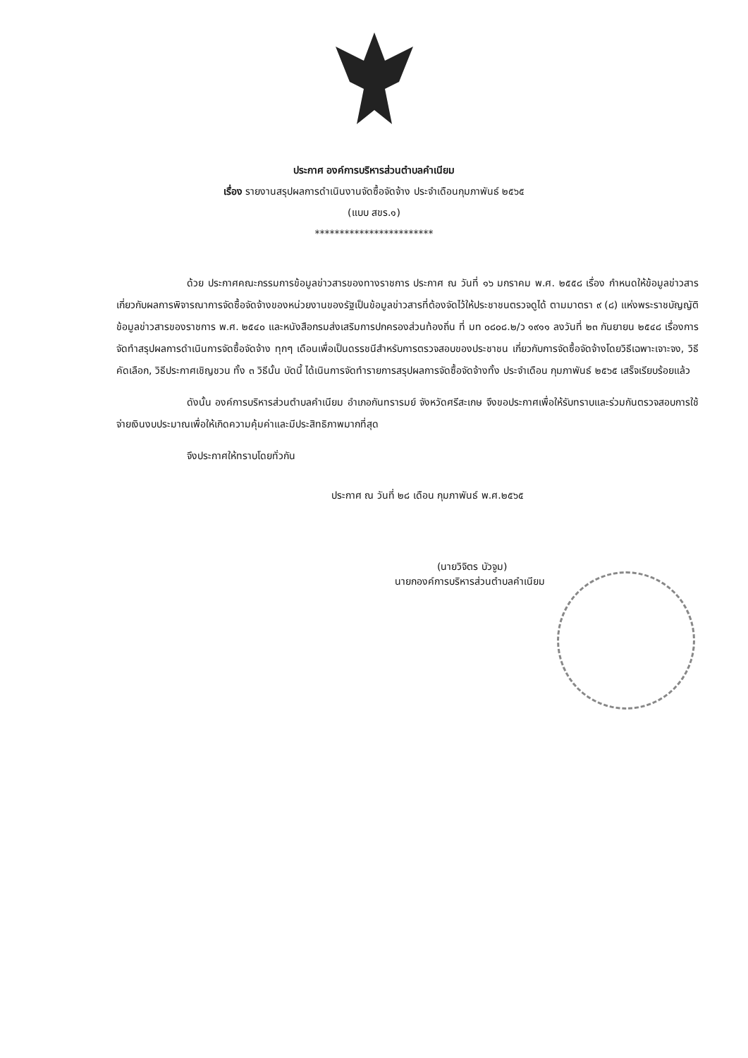ประกาศ องค์การบริหารส่วนตำบลคำเนียม
เรื่อง รายงานสรุปผลการดำเนินงานจัดซื้อจัดจ้าง ประจำเดือนกุมภาพันธ์ ๒๕๖๕
(แบบ สขร.๑)
************************
ด้วย ประกาศคณะกรรมการข้อมูลข่าวสารของทางราชการ ประกาศ ณ วันที่ ๑๖ มกราคม พ.ศ. ๒๕๕๘ เรื่อง กำหนดให้ข้อมูลข่าวสารเกี่ยวกับผลการพิจารณาการจัดซื้อจัดจ้างของหน่วยงานของรัฐเป็นข้อมูลข่าวสารที่ต้องจัดไว้ให้ประชาชนตรวจดูได้ ตามมาตรา ๙ (๘) แห่งพระราชบัญญัติข้อมูลข่าวสารของราชการ พ.ศ. ๒๕๔๐ และหนังสือกรมส่งเสริมการปกครองส่วนท้องถิ่น ที่ มท ๐๘๐๘.๒/ว ๑๙๑๑ ลงวันที่ ๒๓ กันยายน ๒๕๔๘ เรื่องการจัดทำสรุปผลการดำเนินการจัดซื้อจัดจ้าง ทุกๆ เดือนเพื่อเป็นดรรชนีสำหรับการตรวจสอบของประชาชน เกี่ยวกับการจัดซื้อจัดจ้างโดยวิธีเฉพาะเจาะจง, วิธีคัดเลือก, วิธีประกาศเชิญชวน ทั้ง ๓ วิธีนั้น บัดนี้ ได้เนินการจัดทำรายการสรุปผลการจัดซื้อจัดจ้างทั้ง ประจำเดือน กุมภาพันธ์ ๒๕๖๕ เสร็จเรียบร้อยแล้ว
ดังนั้น องค์การบริหารส่วนตำบลคำเนียม อำเภอกันทรารมย์ จังหวัดศรีสะเกษ จึงขอประกาศเพื่อให้รับทราบและร่วมกันตรวจสอบการใช้จ่ายเงินงบประมาณเพื่อให้เกิดความคุ้มค่าและมีประสิทธิภาพมากที่สุด
จึงประกาศให้ทราบโดยทั่วกัน
ประกาศ ณ วันที่ ๒๘ เดือน กุมภาพันธ์ พ.ศ.๒๕๖๕
(นายวิจิตร บัวจูม)
นายกองค์การบริหารส่วนตำบลคำเนียม